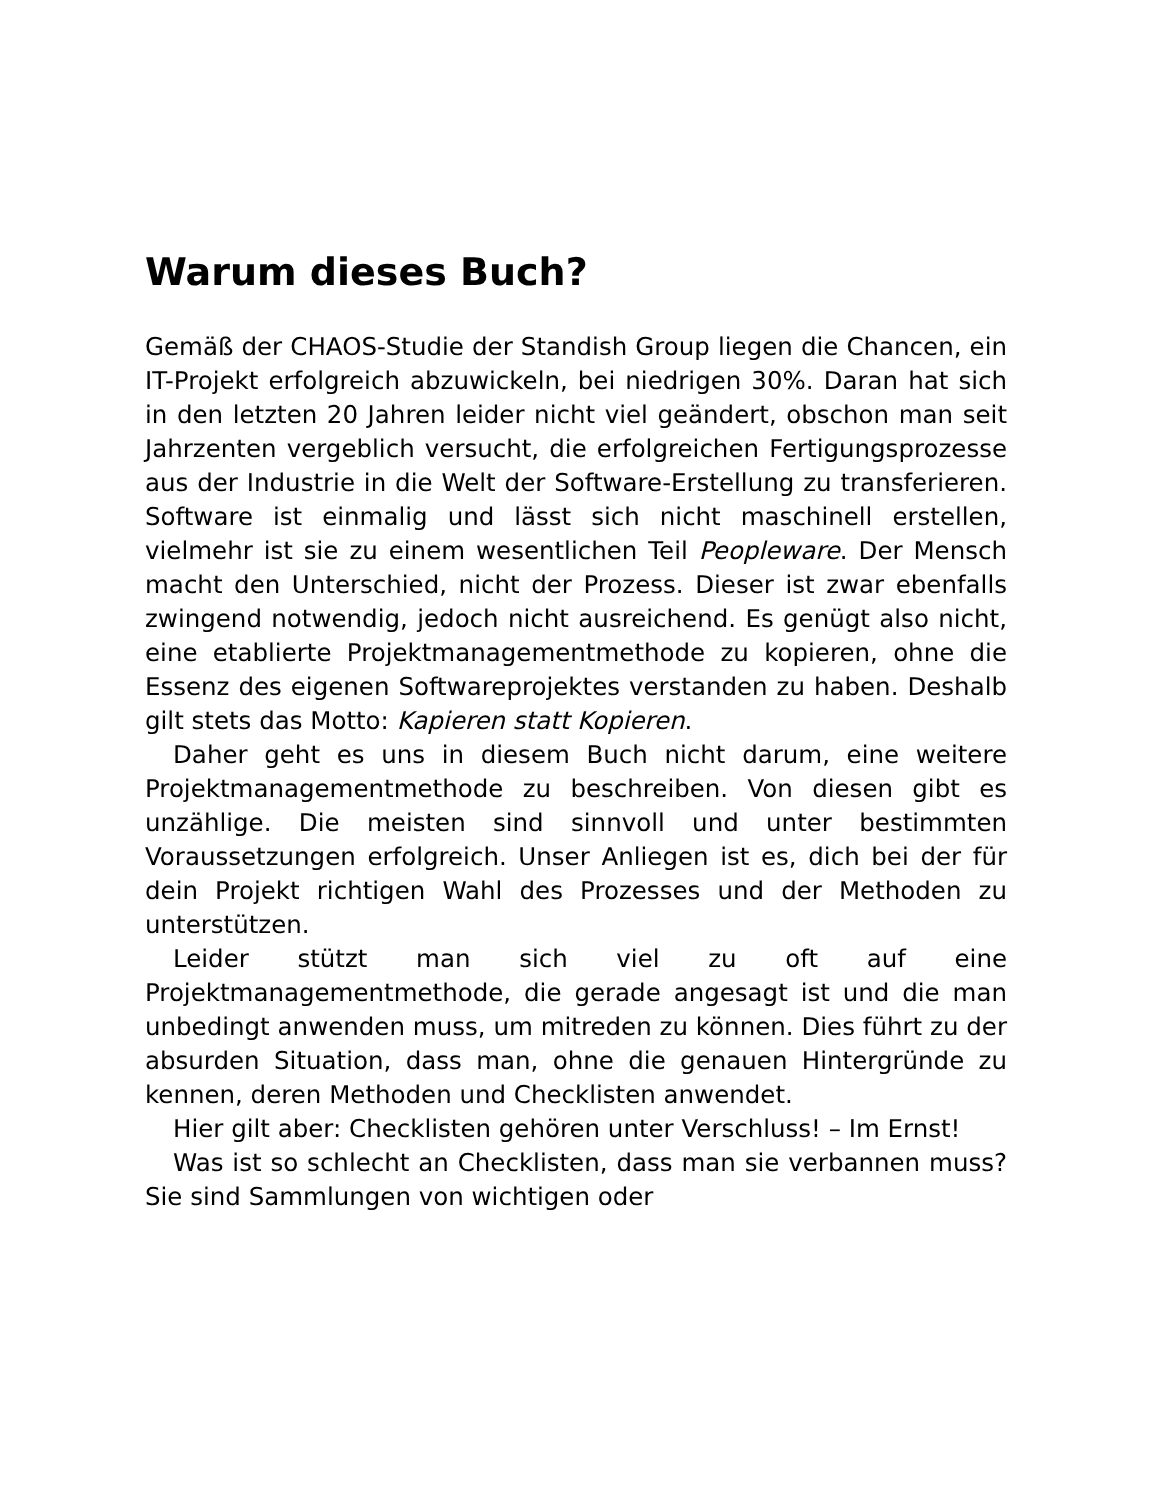Warum dieses Buch?
Gemäß der CHAOS-Studie der Standish Group liegen die Chancen, ein IT-Projekt erfolgreich abzuwickeln, bei niedrigen 30%. Daran hat sich in den letzten 20 Jahren leider nicht viel geändert, obschon man seit Jahrzenten vergeblich versucht, die erfolgreichen Fertigungsprozesse aus der Industrie in die Welt der Software-Erstellung zu transferieren. Software ist einmalig und lässt sich nicht maschinell erstellen, vielmehr ist sie zu einem wesentlichen Teil Peopleware. Der Mensch macht den Unterschied, nicht der Prozess. Dieser ist zwar ebenfalls zwingend notwendig, jedoch nicht ausreichend. Es genügt also nicht, eine etablierte Projektmanagementmethode zu kopieren, ohne die Essenz des eigenen Softwareprojektes verstanden zu haben. Deshalb gilt stets das Motto: Kapieren statt Kopieren.
Daher geht es uns in diesem Buch nicht darum, eine weitere Projektmanagementmethode zu beschreiben. Von diesen gibt es unzählige. Die meisten sind sinnvoll und unter bestimmten Voraussetzungen erfolgreich. Unser Anliegen ist es, dich bei der für dein Projekt richtigen Wahl des Prozesses und der Methoden zu unterstützen.
Leider stützt man sich viel zu oft auf eine Projektmanagementmethode, die gerade angesagt ist und die man unbedingt anwenden muss, um mitreden zu können. Dies führt zu der absurden Situation, dass man, ohne die genauen Hintergründe zu kennen, deren Methoden und Checklisten anwendet.
Hier gilt aber: Checklisten gehören unter Verschluss! – Im Ernst!
Was ist so schlecht an Checklisten, dass man sie verbannen muss? Sie sind Sammlungen von wichtigen oder